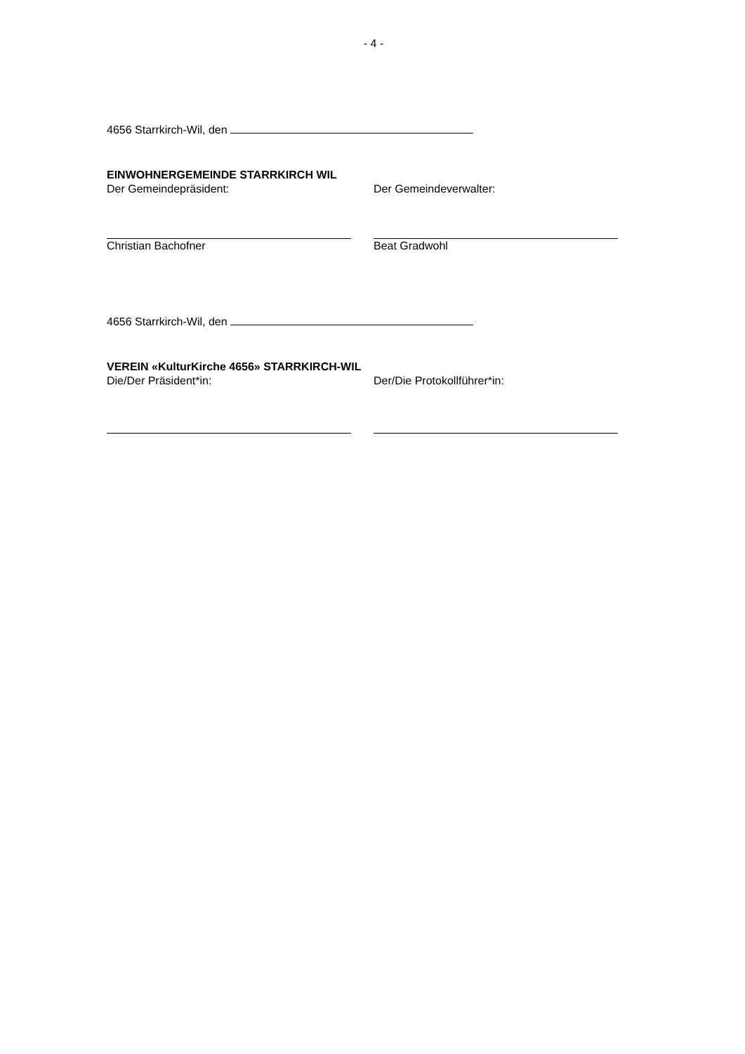- 4 -
4656 Starrkirch-Wil, den
EINWOHNERGEMEINDE STARRKIRCH WIL
Der Gemeindepräsident: Der Gemeindeverwalter:
Christian Bachofner Beat Gradwohl
4656 Starrkirch-Wil, den
VEREIN «KulturKirche 4656» STARRKIRCH-WIL
Die/Der Präsident*in: Der/Die Protokollführer*in: